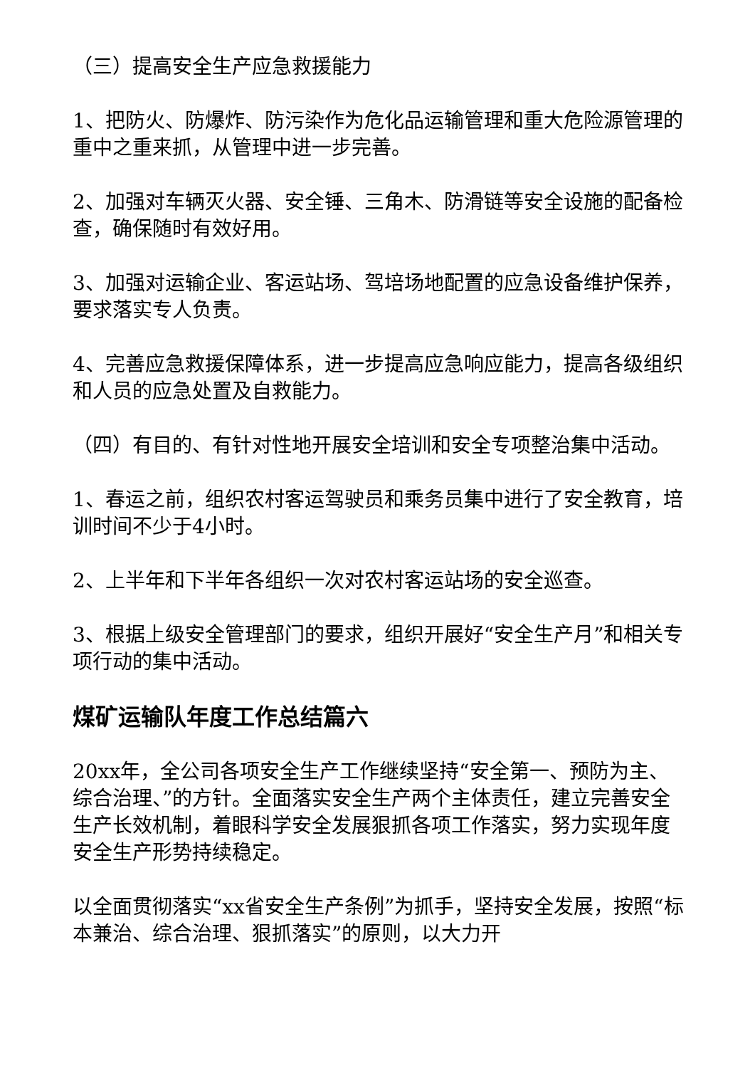（三）提高安全生产应急救援能力
1、把防火、防爆炸、防污染作为危化品运输管理和重大危险源管理的重中之重来抓，从管理中进一步完善。
2、加强对车辆灭火器、安全锤、三角木、防滑链等安全设施的配备检查，确保随时有效好用。
3、加强对运输企业、客运站场、驾培场地配置的应急设备维护保养，要求落实专人负责。
4、完善应急救援保障体系，进一步提高应急响应能力，提高各级组织和人员的应急处置及自救能力。
（四）有目的、有针对性地开展安全培训和安全专项整治集中活动。
1、春运之前，组织农村客运驾驶员和乘务员集中进行了安全教育，培训时间不少于4小时。
2、上半年和下半年各组织一次对农村客运站场的安全巡查。
3、根据上级安全管理部门的要求，组织开展好“安全生产月”和相关专项行动的集中活动。
煤矿运输队年度工作总结篇六
20xx年，全公司各项安全生产工作继续坚持“安全第一、预防为主、综合治理、”的方针。全面落实安全生产两个主体责任，建立完善安全生产长效机制，着眼科学安全发展狠抓各项工作落实，努力实现年度安全生产形势持续稳定。
以全面贯彻落实“xx省安全生产条例”为抓手，坚持安全发展，按照“标本兼治、综合治理、狠抓落实”的原则，以大力开